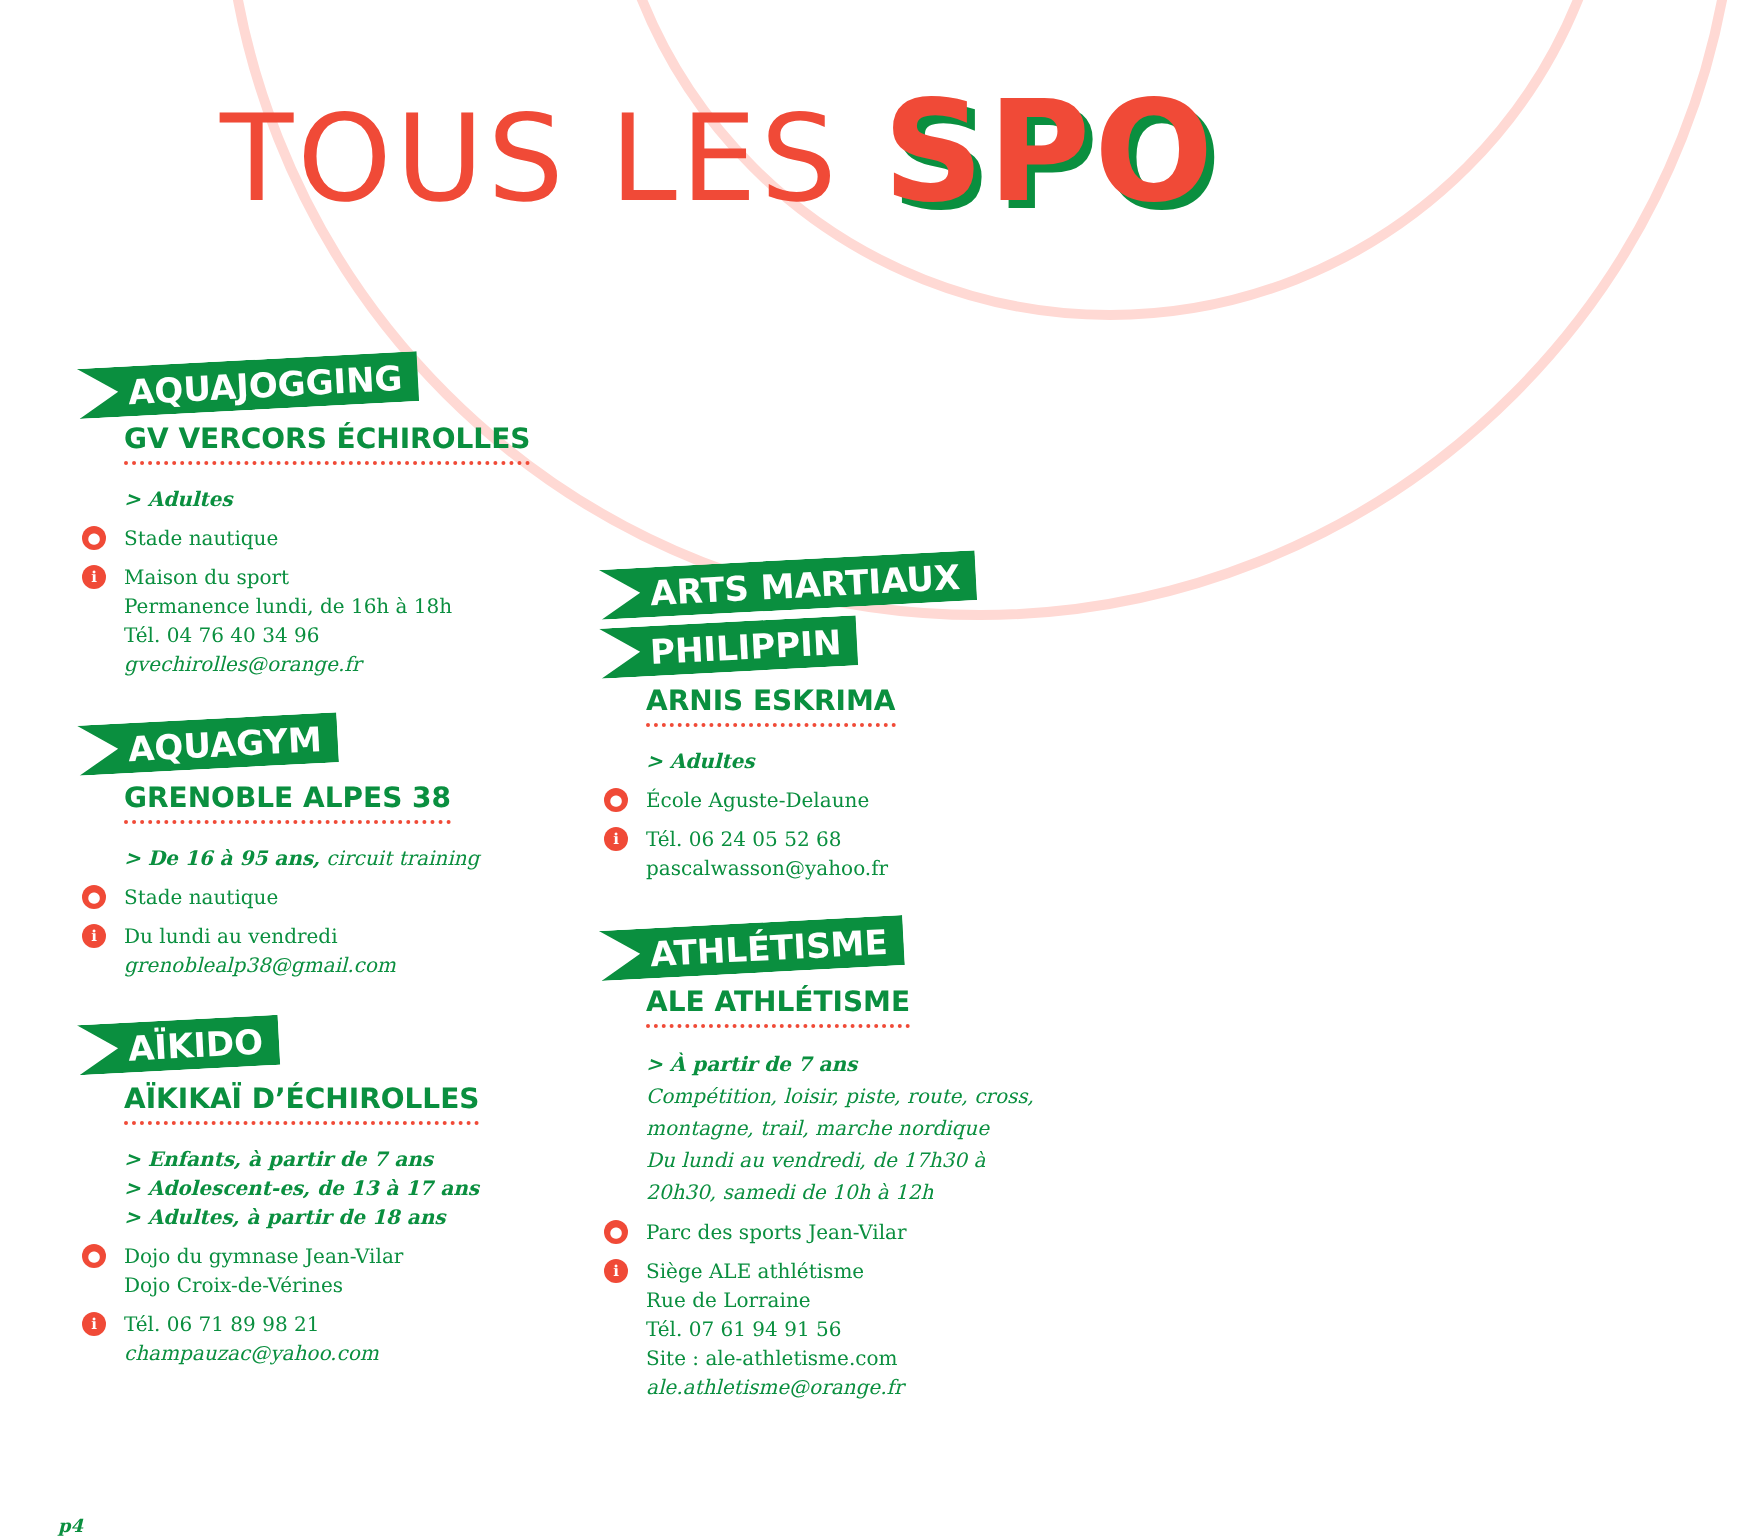TOUS LES SPO
AQUAJOGGING
GV VERCORS ÉCHIROLLES
> Adultes
● Stade nautique
i Maison du sport
Permanence lundi, de 16h à 18h
Tél. 04 76 40 34 96
gvechirolles@orange.fr
AQUAGYM
GRENOBLE ALPES 38
> De 16 à 95 ans, circuit training
● Stade nautique
i Du lundi au vendredi
grenoblealp38@gmail.com
AÏKIDO
AÏKIKAÏ D’ÉCHIROLLES
> Enfants, à partir de 7 ans
> Adolescent-es, de 13 à 17 ans
> Adultes, à partir de 18 ans
● Dojo du gymnase Jean-Vilar
Dojo Croix-de-Vérines
i Tél. 06 71 89 98 21
champauzac@yahoo.com
ARTS MARTIAUX
PHILIPPIN
ARNIS ESKRIMA
> Adultes
● École Aguste-Delaune
i Tél. 06 24 05 52 68
pascalwasson@yahoo.fr
ATHLÉTISME
ALE ATHLÉTISME
> À partir de 7 ans
Compétition, loisir, piste, route, cross, montagne, trail, marche nordique
Du lundi au vendredi, de 17h30 à 20h30, samedi de 10h à 12h
● Parc des sports Jean-Vilar
i Siège ALE athlétisme
Rue de Lorraine
Tél. 07 61 94 91 56
Site : ale-athletisme.com
ale.athletisme@orange.fr
p4